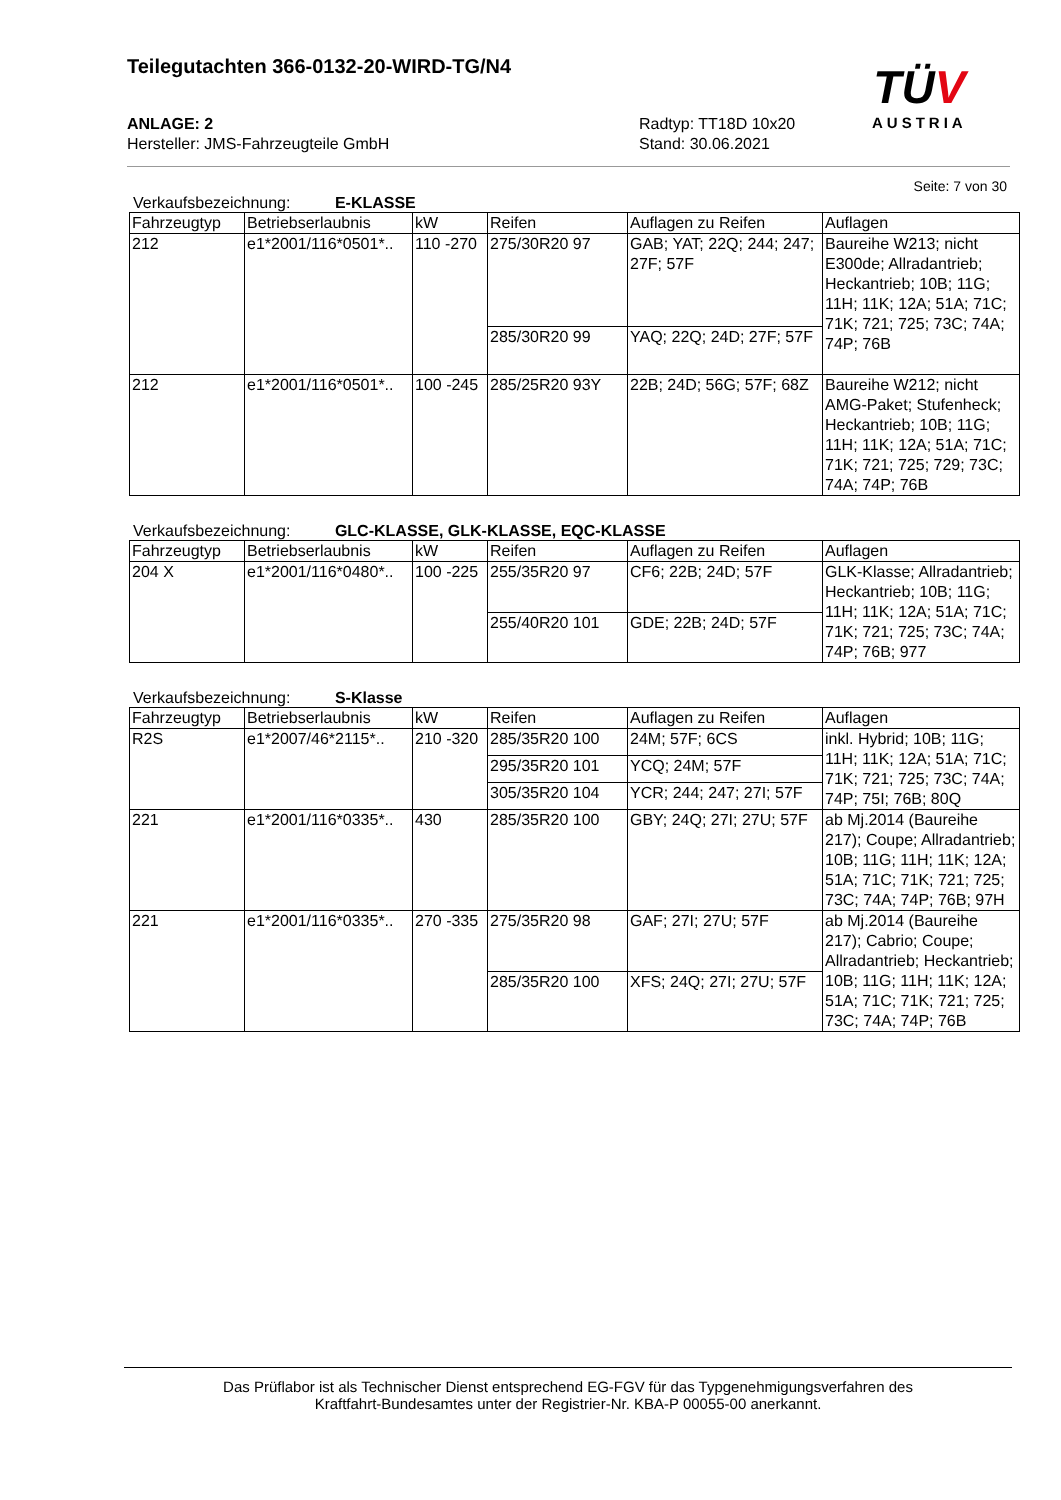Teilegutachten 366-0132-20-WIRD-TG/N4
ANLAGE: 2 Radtyp: TT18D 10x20
Hersteller: JMS-Fahrzeugteile GmbH Stand: 30.06.2021
TÜV
AUSTRIA
Seite: 7 von 30
Verkaufsbezeichnung: E-KLASSE
| Fahrzeugtyp | Betriebserlaubnis | kW | Reifen | Auflagen zu Reifen | Auflagen |
| --- | --- | --- | --- | --- | --- |
| 212 | e1*2001/116*0501*.. | 110 -270 | 275/30R20 97 | GAB; YAT; 22Q; 244; 247; 27F; 57F | Baureihe W213; nicht E300de; Allradantrieb; Heckantrieb; 10B; 11G; 11H; 11K; 12A; 51A; 71C; 71K; 721; 725; 73C; 74A; 74P; 76B |
| | | | 285/30R20 99 | YAQ; 22Q; 24D; 27F; 57F | |
| 212 | e1*2001/116*0501*.. | 100 -245 | 285/25R20 93Y | 22B; 24D; 56G; 57F; 68Z | Baureihe W212; nicht AMG-Paket; Stufenheck; Heckantrieb; 10B; 11G; 11H; 11K; 12A; 51A; 71C; 71K; 721; 725; 729; 73C; 74A; 74P; 76B |
Verkaufsbezeichnung: GLC-KLASSE, GLK-KLASSE, EQC-KLASSE
| Fahrzeugtyp | Betriebserlaubnis | kW | Reifen | Auflagen zu Reifen | Auflagen |
| --- | --- | --- | --- | --- | --- |
| 204 X | e1*2001/116*0480*.. | 100 -225 | 255/35R20 97 | CF6; 22B; 24D; 57F | GLK-Klasse; Allradantrieb; Heckantrieb; 10B; 11G; 11H; 11K; 12A; 51A; 71C; 71K; 721; 725; 73C; 74A; 74P; 76B; 977 |
| | | | 255/40R20 101 | GDE; 22B; 24D; 57F | |
Verkaufsbezeichnung: S-Klasse
| Fahrzeugtyp | Betriebserlaubnis | kW | Reifen | Auflagen zu Reifen | Auflagen |
| --- | --- | --- | --- | --- | --- |
| R2S | e1*2007/46*2115*.. | 210 -320 | 285/35R20 100 | 24M; 57F; 6CS | inkl. Hybrid; 10B; 11G; 11H; 11K; 12A; 51A; 71C; 71K; 721; 725; 73C; 74A; 74P; 75I; 76B; 80Q |
| | | | 295/35R20 101 | YCQ; 24M; 57F | |
| | | | 305/35R20 104 | YCR; 244; 247; 27I; 57F | |
| 221 | e1*2001/116*0335*.. | 430 | 285/35R20 100 | GBY; 24Q; 27I; 27U; 57F | ab Mj.2014 (Baureihe 217); Coupe; Allradantrieb; 10B; 11G; 11H; 11K; 12A; 51A; 71C; 71K; 721; 725; 73C; 74A; 74P; 76B; 97H |
| 221 | e1*2001/116*0335*.. | 270 -335 | 275/35R20 98 | GAF; 27I; 27U; 57F | ab Mj.2014 (Baureihe 217); Cabrio; Coupe; Allradantrieb; Heckantrieb; 10B; 11G; 11H; 11K; 12A; 51A; 71C; 71K; 721; 725; 73C; 74A; 74P; 76B |
| | | | 285/35R20 100 | XFS; 24Q; 27I; 27U; 57F | |
Das Prüflabor ist als Technischer Dienst entsprechend EG-FGV für das Typgenehmigungsverfahren des
Kraftfahrt-Bundesamtes unter der Registrier-Nr. KBA-P 00055-00 anerkannt.